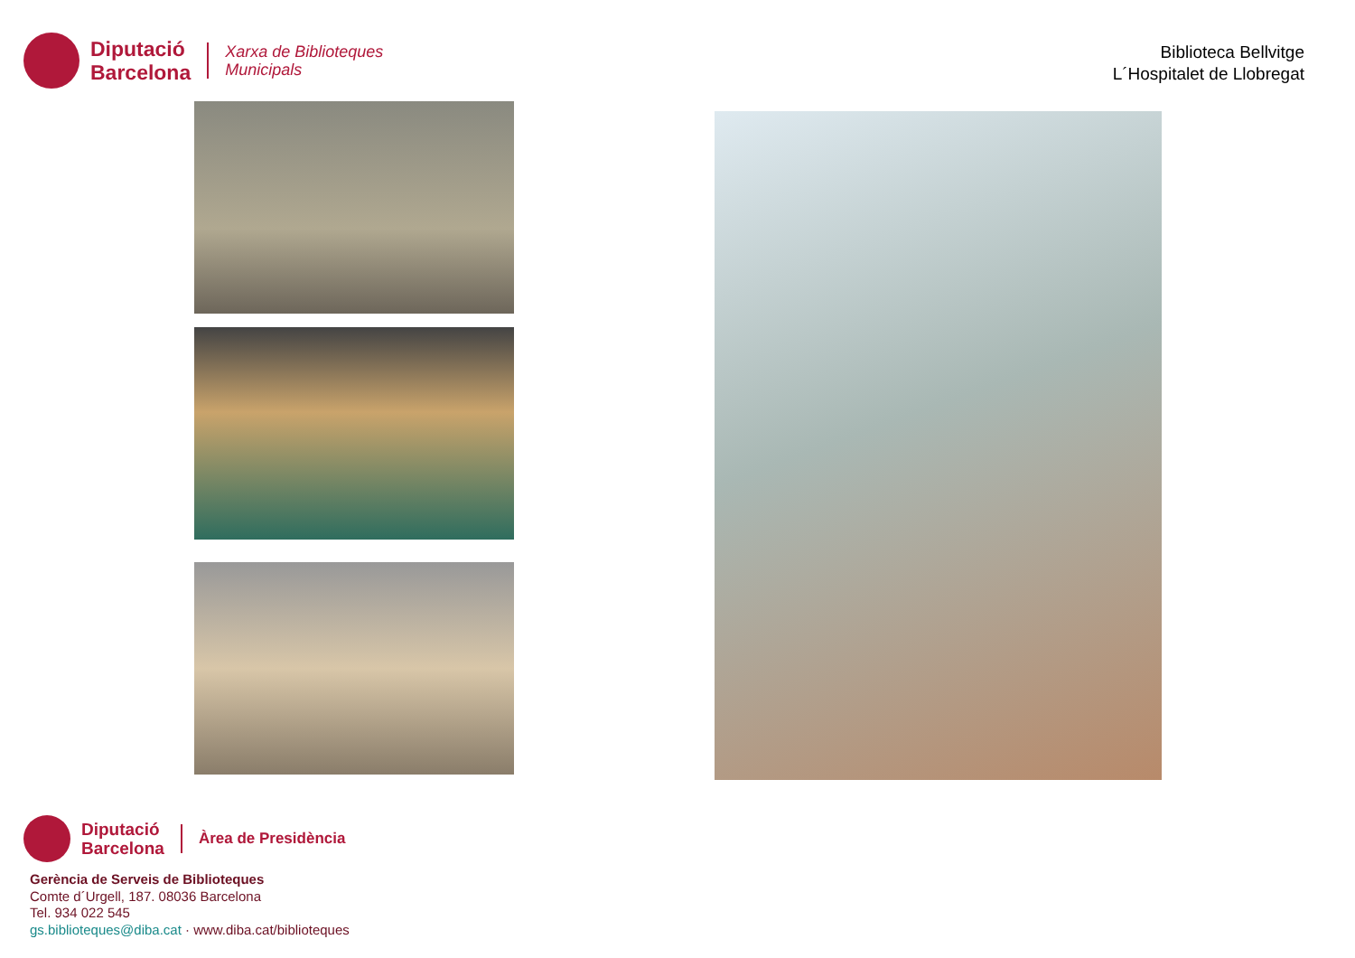Diputació
Barcelona
Xarxa de Biblioteques
Municipals
Biblioteca Bellvitge
L´Hospitalet de Llobregat
Diputació
Barcelona
Àrea de Presidència
Gerència de Serveis de Biblioteques
Comte d´Urgell, 187. 08036 Barcelona
Tel. 934 022 545
gs.biblioteques@diba.cat · www.diba.cat/biblioteques